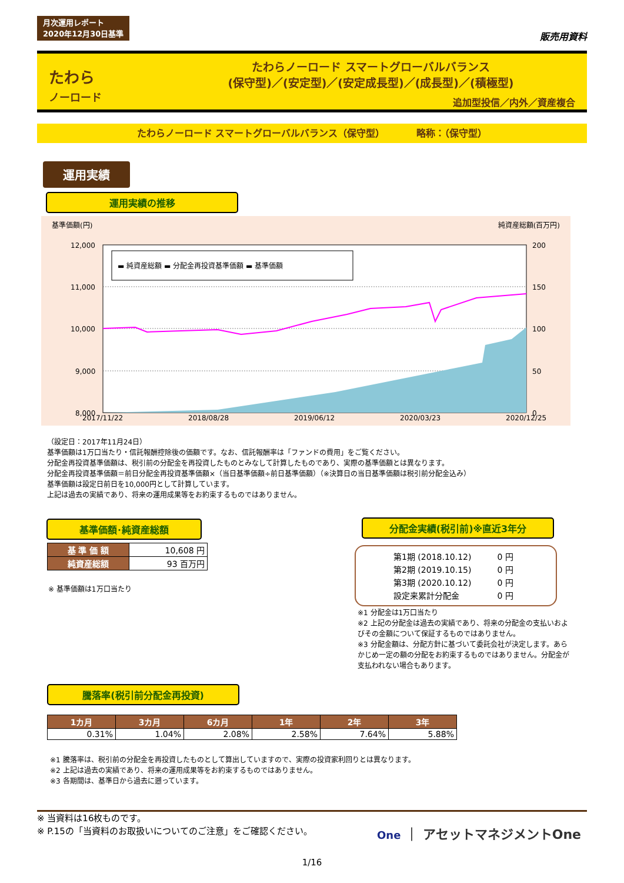月次運用レポート
2020年12月30日基準 販売用資料
たわら
ノーロード
たわらノーロード スマートグローバルバランス
(保守型)／(安定型)／(安定成長型)／(成長型)／(積極型)
追加型投信／内外／資産複合
たわらノーロード スマートグローバルバランス（保守型） 　　　略称：（保守型）
運用実績
運用実績の推移
基準価額(円) 純資産総額(百万円)
▬ 純資産総額 ▬ 分配金再投資基準価額 ▬ 基準価額
12,000
11,000
10,000
9,000
8,000
200
150
100
50
0
2017/11/22
2018/08/28
2019/06/12
2020/03/23
2020/12/25
（設定日：2017年11月24日）
基準価額は1万口当たり・信託報酬控除後の価額です。なお、信託報酬率は「ファンドの費用」をご覧ください。
分配金再投資基準価額は、税引前の分配金を再投資したものとみなして計算したものであり、実際の基準価額とは異なります。
分配金再投資基準価額＝前日分配金再投資基準価額×（当日基準価額÷前日基準価額）（※決算日の当日基準価額は税引前分配金込み）
基準価額は設定日前日を10,000円として計算しています。
上記は過去の実績であり、将来の運用成果等をお約束するものではありません。
基準価額･純資産総額
| 基 準 価 額 | 10,608 円 |
| 純資産総額 | 93 百万円 |
※ 基準価額は1万口当たり
分配金実績(税引前)※直近3年分
| 第1期 (2018.10.12) | 0 円 |
| 第2期 (2019.10.15) | 0 円 |
| 第3期 (2020.10.12) | 0 円 |
| 設定来累計分配金 | 0 円 |
※1 分配金は1万口当たり
※2 上記の分配金は過去の実績であり、将来の分配金の支払いおよびその金額について保証するものではありません。
※3 分配金額は、分配方針に基づいて委託会社が決定します。あらかじめ一定の額の分配をお約束するものではありません。分配金が支払われない場合もあります。
騰落率(税引前分配金再投資)
| 1カ月 | 3カ月 | 6カ月 | 1年 | 2年 | 3年 |
| --- | --- | --- | --- | --- | --- |
| 0.31% | 1.04% | 2.08% | 2.58% | 7.64% | 5.88% |
※1 騰落率は、税引前の分配金を再投資したものとして算出していますので、実際の投資家利回りとは異なります。
※2 上記は過去の実績であり、将来の運用成果等をお約束するものではありません。
※3 各期間は、基準日から過去に遡っています。
※ 当資料は16枚ものです。
※ P.15の「当資料のお取扱いについてのご注意」をご確認ください。
One ｜ アセットマネジメントOne
1/16